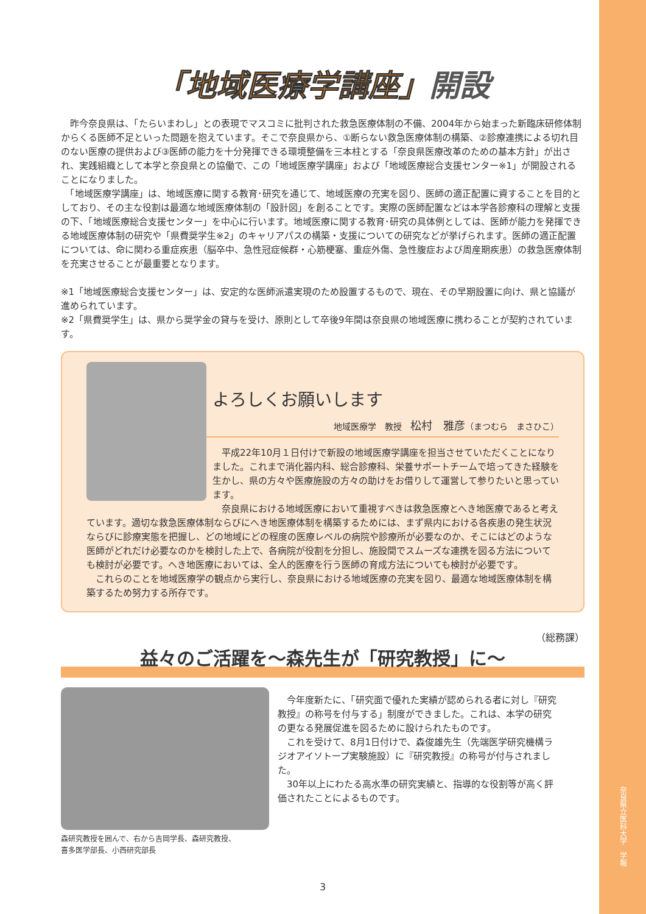奈良県立医科大学　学報
「地域医療学講座」開設
　昨今奈良県は、「たらいまわし」との表現でマスコミに批判された救急医療体制の不備、2004年から始まった新臨床研修体制からくる医師不足といった問題を抱えています。そこで奈良県から、①断らない救急医療体制の構築、②診療連携による切れ目のない医療の提供および③医師の能力を十分発揮できる環境整備を三本柱とする「奈良県医療改革のための基本方針」が出され、実践組織として本学と奈良県との協働で、この「地域医療学講座」および「地域医療総合支援センター※1」が開設されることになりました。
　「地域医療学講座」は、地域医療に関する教育･研究を通じて、地域医療の充実を図り、医師の適正配置に資することを目的としており、その主な役割は最適な地域医療体制の「設計図」を創ることです。実際の医師配置などは本学各診療科の理解と支援の下、「地域医療総合支援センター」を中心に行います。地域医療に関する教育･研究の具体例としては、医師が能力を発揮できる地域医療体制の研究や「県費奨学生※2」のキャリアパスの構築・支援についての研究などが挙げられます。医師の適正配置については、命に関わる重症疾患（脳卒中、急性冠症候群・心筋梗塞、重症外傷、急性腹症および周産期疾患）の救急医療体制を充実させることが最重要となります。
※1「地域医療総合支援センター」は、安定的な医師派遣実現のため設置するもので、現在、その早期設置に向け、県と協議が進められています。
※2「県費奨学生」は、県から奨学金の貸与を受け、原則として卒後9年間は奈良県の地域医療に携わることが契約されています。
よろしくお願いします
地域医療学　教授　松村　雅彦（まつむら　まさひこ）
　平成22年10月１日付けで新設の地域医療学講座を担当させていただくことになりました。これまで消化器内科、総合診療科、栄養サポートチームで培ってきた経験を生かし、県の方々や医療施設の方々の助けをお借りして運営して参りたいと思っています。
　奈良県における地域医療において重視すべきは救急医療とへき地医療であると考えています。適切な救急医療体制ならびにへき地医療体制を構築するためには、まず県内における各疾患の発生状況ならびに診療実態を把握し、どの地域にどの程度の医療レベルの病院や診療所が必要なのか、そこにはどのような医師がどれだけ必要なのかを検討した上で、各病院が役割を分担し、施設間でスムーズな連携を図る方法についても検討が必要です。へき地医療においては、全人的医療を行う医師の育成方法についても検討が必要です。
　これらのことを地域医療学の観点から実行し、奈良県における地域医療の充実を図り、最適な地域医療体制を構築するため努力する所存です。
（総務課）
益々のご活躍を～森先生が「研究教授」に～
森研究教授を囲んで、右から吉岡学長、森研究教授、
喜多医学部長、小西研究部長
　今年度新たに、「研究面で優れた実績が認められる者に対し『研究教授』の称号を付与する」制度ができました。これは、本学の研究の更なる発展促進を図るために設けられたものです。
　これを受けて、8月1日付けで、森俊雄先生（先端医学研究機構ラジオアイソトープ実験施設）に『研究教授』の称号が付与されました。
　30年以上にわたる高水準の研究実績と、指導的な役割等が高く評価されたことによるものです。
3